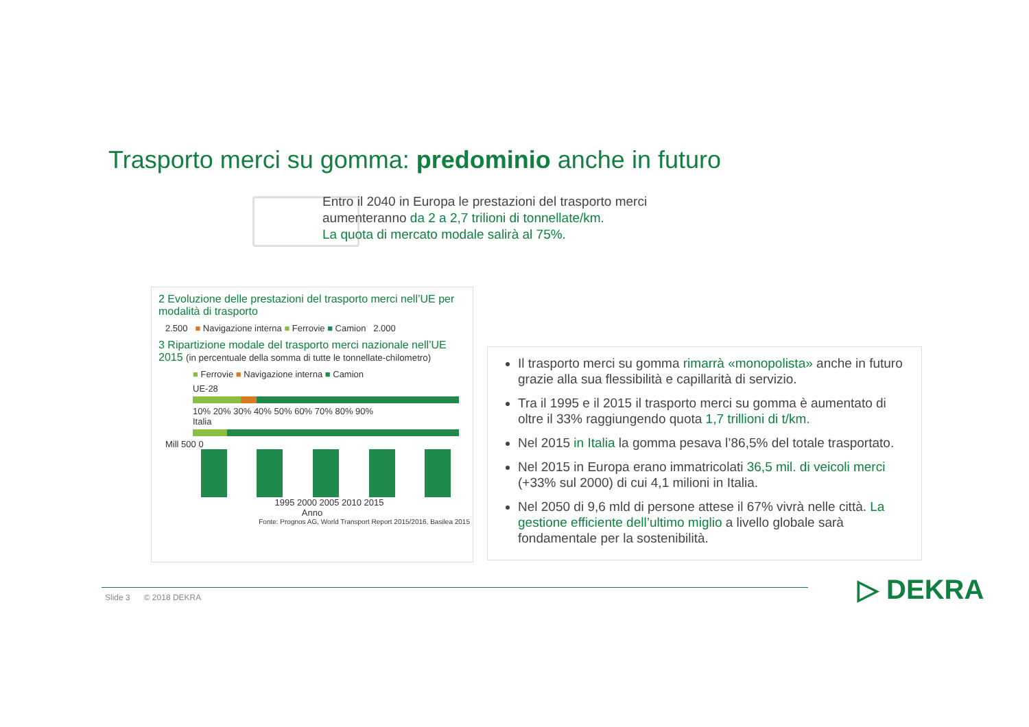Trasporto merci su gomma: predominio anche in futuro
Entro il 2040 in Europa le prestazioni del trasporto merci
aumenteranno da 2 a 2,7 trilioni di tonnellate/km.
La quota di mercato modale salirà al 75%.
2 Evoluzione delle prestazioni del trasporto merci nell’UE per modalità di trasporto
2.500 ■ Navigazione interna ■ Ferrovie ■ Camion 2.000
3 Ripartizione modale del trasporto merci nazionale nell’UE 2015 (in percentuale della somma di tutte le tonnellate-chilometro)
■ Ferrovie ■ Navigazione interna ■ Camion
UE-28
10% 20% 30% 40% 50% 60% 70% 80% 90%
Italia
Mill 500 0
1995 2000 2005 2010 2015
Anno
Fonte: Prognos AG, World Transport Report 2015/2016, Basilea 2015
Il trasporto merci su gomma rimarrà «monopolista» anche in futuro grazie alla sua flessibilità e capillarità di servizio.
Tra il 1995 e il 2015 il trasporto merci su gomma è aumentato di oltre il 33% raggiungendo quota 1,7 trillioni di t/km.
Nel 2015 in Italia la gomma pesava l’86,5% del totale trasportato.
Nel 2015 in Europa erano immatricolati 36,5 mil. di veicoli merci (+33% sul 2000) di cui 4,1 milioni in Italia.
Nel 2050 di 9,6 mld di persone attese il 67% vivrà nelle città. La gestione efficiente dell’ultimo miglio a livello globale sarà fondamentale per la sostenibilità.
Slide 3 © 2018 DEKRA ▷ DEKRA